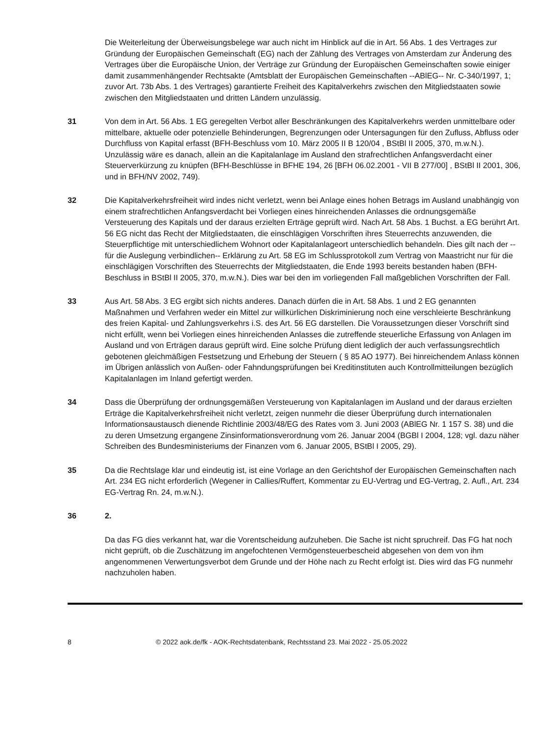Die Weiterleitung der Überweisungsbelege war auch nicht im Hinblick auf die in Art. 56 Abs. 1 des Vertrages zur Gründung der Europäischen Gemeinschaft (EG) nach der Zählung des Vertrages von Amsterdam zur Änderung des Vertrages über die Europäische Union, der Verträge zur Gründung der Europäischen Gemeinschaften sowie einiger damit zusammenhängender Rechtsakte (Amtsblatt der Europäischen Gemeinschaften --ABlEG-- Nr. C-340/1997, 1; zuvor Art. 73b Abs. 1 des Vertrages) garantierte Freiheit des Kapitalverkehrs zwischen den Mitgliedstaaten sowie zwischen den Mitgliedstaaten und dritten Ländern unzulässig.
31 Von dem in Art. 56 Abs. 1 EG geregelten Verbot aller Beschränkungen des Kapitalverkehrs werden unmittelbare oder mittelbare, aktuelle oder potenzielle Behinderungen, Begrenzungen oder Untersagungen für den Zufluss, Abfluss oder Durchfluss von Kapital erfasst (BFH-Beschluss vom 10. März 2005 II B 120/04 , BStBl II 2005, 370, m.w.N.). Unzulässig wäre es danach, allein an die Kapitalanlage im Ausland den strafrechtlichen Anfangsverdacht einer Steuerverkürzung zu knüpfen (BFH-Beschlüsse in BFHE 194, 26 [BFH 06.02.2001 - VII B 277/00] , BStBl II 2001, 306, und in BFH/NV 2002, 749).
32 Die Kapitalverkehrsfreiheit wird indes nicht verletzt, wenn bei Anlage eines hohen Betrags im Ausland unabhängig von einem strafrechtlichen Anfangsverdacht bei Vorliegen eines hinreichenden Anlasses die ordnungsgemäße Versteuerung des Kapitals und der daraus erzielten Erträge geprüft wird. Nach Art. 58 Abs. 1 Buchst. a EG berührt Art. 56 EG nicht das Recht der Mitgliedstaaten, die einschlägigen Vorschriften ihres Steuerrechts anzuwenden, die Steuerpflichtige mit unterschiedlichem Wohnort oder Kapitalanlageort unterschiedlich behandeln. Dies gilt nach der --für die Auslegung verbindlichen-- Erklärung zu Art. 58 EG im Schlussprotokoll zum Vertrag von Maastricht nur für die einschlägigen Vorschriften des Steuerrechts der Mitgliedstaaten, die Ende 1993 bereits bestanden haben (BFH-Beschluss in BStBl II 2005, 370, m.w.N.). Dies war bei den im vorliegenden Fall maßgeblichen Vorschriften der Fall.
33 Aus Art. 58 Abs. 3 EG ergibt sich nichts anderes. Danach dürfen die in Art. 58 Abs. 1 und 2 EG genannten Maßnahmen und Verfahren weder ein Mittel zur willkürlichen Diskriminierung noch eine verschleierte Beschränkung des freien Kapital- und Zahlungsverkehrs i.S. des Art. 56 EG darstellen. Die Voraussetzungen dieser Vorschrift sind nicht erfüllt, wenn bei Vorliegen eines hinreichenden Anlasses die zutreffende steuerliche Erfassung von Anlagen im Ausland und von Erträgen daraus geprüft wird. Eine solche Prüfung dient lediglich der auch verfassungsrechtlich gebotenen gleichmäßigen Festsetzung und Erhebung der Steuern ( § 85 AO 1977). Bei hinreichendem Anlass können im Übrigen anlässlich von Außen- oder Fahndungsprüfungen bei Kreditinstituten auch Kontrollmitteilungen bezüglich Kapitalanlagen im Inland gefertigt werden.
34 Dass die Überprüfung der ordnungsgemäßen Versteuerung von Kapitalanlagen im Ausland und der daraus erzielten Erträge die Kapitalverkehrsfreiheit nicht verletzt, zeigen nunmehr die dieser Überprüfung durch internationalen Informationsaustausch dienende Richtlinie 2003/48/EG des Rates vom 3. Juni 2003 (ABlEG Nr. 1 157 S. 38) und die zu deren Umsetzung ergangene Zinsinformationsverordnung vom 26. Januar 2004 (BGBl I 2004, 128; vgl. dazu näher Schreiben des Bundesministeriums der Finanzen vom 6. Januar 2005, BStBl I 2005, 29).
35 Da die Rechtslage klar und eindeutig ist, ist eine Vorlage an den Gerichtshof der Europäischen Gemeinschaften nach Art. 234 EG nicht erforderlich (Wegener in Callies/Ruffert, Kommentar zu EU-Vertrag und EG-Vertrag, 2. Aufl., Art. 234 EG-Vertrag Rn. 24, m.w.N.).
36 2.
Da das FG dies verkannt hat, war die Vorentscheidung aufzuheben. Die Sache ist nicht spruchreif. Das FG hat noch nicht geprüft, ob die Zuschätzung im angefochtenen Vermögensteuerbescheid abgesehen von dem von ihm angenommenen Verwertungsverbot dem Grunde und der Höhe nach zu Recht erfolgt ist. Dies wird das FG nunmehr nachzuholen haben.
8 © 2022 aok.de/fk - AOK-Rechtsdatenbank, Rechtsstand 23. Mai 2022 - 25.05.2022